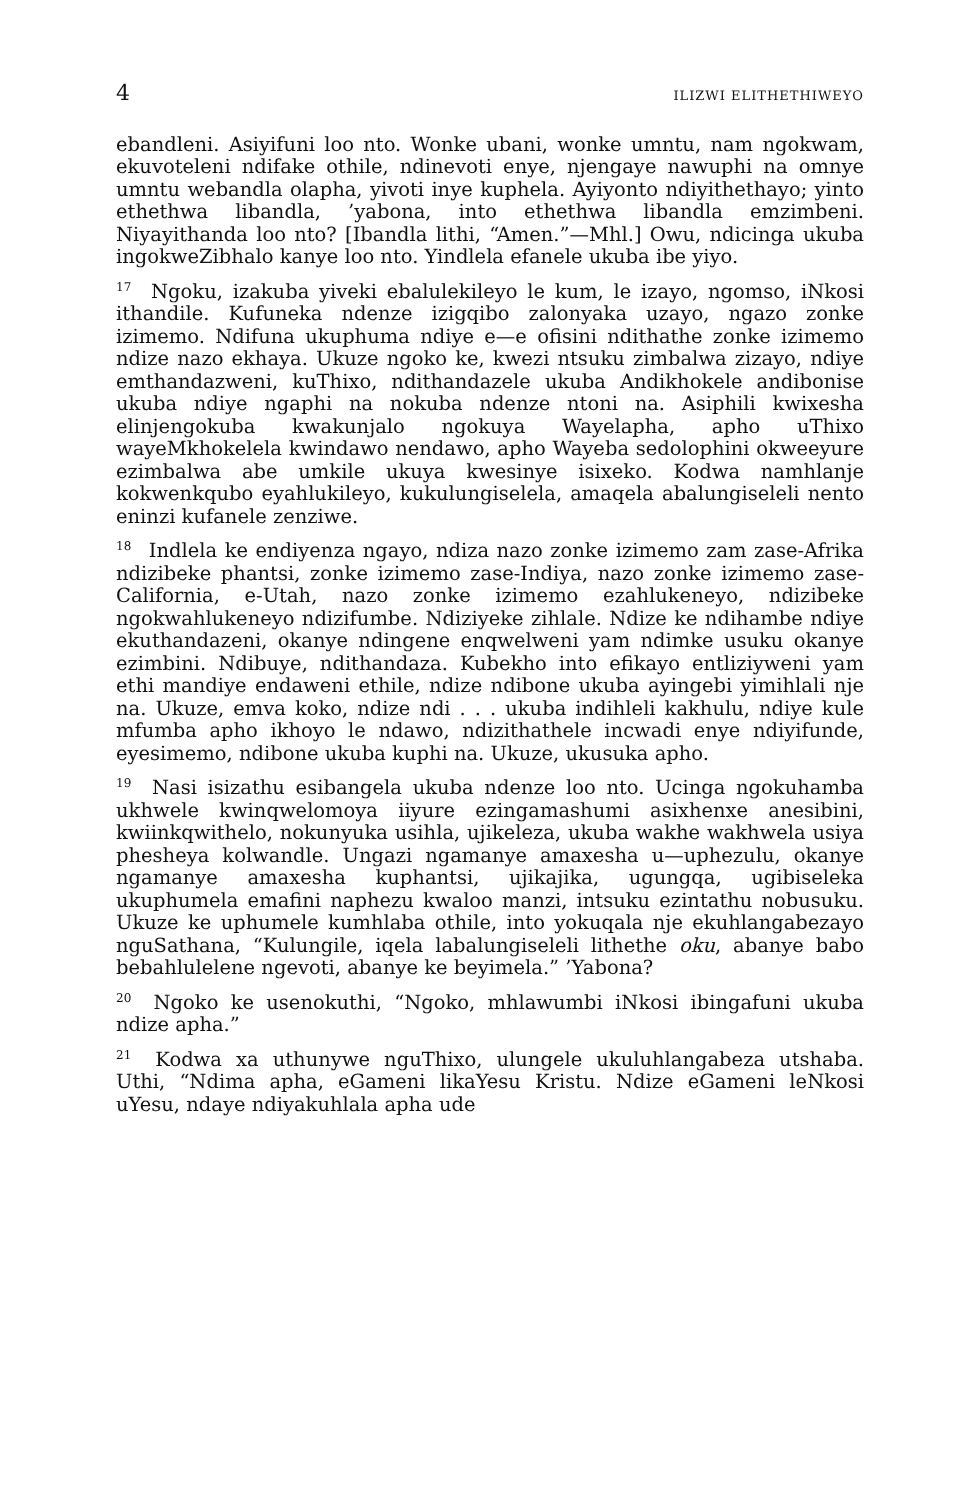4 ILIZWI ELITHETHIWEYO
ebandleni. Asiyifuni loo nto. Wonke ubani, wonke umntu, nam ngokwam, ekuvoteleni ndifake othile, ndinevoti enye, njengaye nawuphi na omnye umntu webandla olapha, yivoti inye kuphela. Ayiyonto ndiyithethayo; yinto ethethwa libandla, ’yabona, into ethethwa libandla emzimbeni. Niyayithanda loo nto? [Ibandla lithi, “Amen.”—Mhl.] Owu, ndicinga ukuba ingokweZibhalo kanye loo nto. Yindlela efanele ukuba ibe yiyo.
<sup>17</sup> Ngoku, izakuba yiveki ebalulekileyo le kum, le izayo, ngomso, iNkosi ithandile. Kufuneka ndenze izigqibo zalonyaka uzayo, ngazo zonke izimemo. Ndifuna ukuphuma ndiye e—e ofisini ndithathe zonke izimemo ndize nazo ekhaya. Ukuze ngoko ke, kwezi ntsuku zimbalwa zizayo, ndiye emthandazweni, kuThixo, ndithandazele ukuba Andikhokele andibonise ukuba ndiye ngaphi na nokuba ndenze ntoni na. Asiphili kwixesha elinjengokuba kwakunjalo ngokuya Wayelapha, apho uThixo wayeMkhokelela kwindawo nendawo, apho Wayeba sedolophini okweeyure ezimbalwa abe umkile ukuya kwesinye isixeko. Kodwa namhlanje kokwenkqubo eyahlukileyo, kukulungiselela, amaqela abalungiseleli nento eninzi kufanele zenziwe.
<sup>18</sup> Indlela ke endiyenza ngayo, ndiza nazo zonke izimemo zam zase-Afrika ndizibeke phantsi, zonke izimemo zase-Indiya, nazo zonke izimemo zase-California, e-Utah, nazo zonke izimemo ezahlukeneyo, ndizibeke ngokwahlukeneyo ndizifumbe. Ndiziyeke zihlale. Ndize ke ndihambe ndiye ekuthandazeni, okanye ndingene enqwelweni yam ndimke usuku okanye ezimbini. Ndibuye, ndithandaza. Kubekho into efikayo entliziyweni yam ethi mandiye endaweni ethile, ndize ndibone ukuba ayingebi yimihlali nje na. Ukuze, emva koko, ndize ndi . . . ukuba indihleli kakhulu, ndiye kule mfumba apho ikhoyo le ndawo, ndizithathele incwadi enye ndiyifunde, eyesimemo, ndibone ukuba kuphi na. Ukuze, ukusuka apho.
<sup>19</sup> Nasi isizathu esibangela ukuba ndenze loo nto. Ucinga ngokuhamba ukhwele kwinqwelomoya iiyure ezingamashumi asixhenxe anesibini, kwiinkqwithelo, nokunyuka usihla, ujikeleza, ukuba wakhe wakhwela usiya phesheya kolwandle. Ungazi ngamanye amaxesha u—uphezulu, okanye ngamanye amaxesha kuphantsi, ujikajika, ugungqa, ugibiseleka ukuphumela emafini naphezu kwaloo manzi, intsuku ezintathu nobusuku. Ukuze ke uphumele kumhlaba othile, into yokuqala nje ekuhlangabezayo nguSathana, “Kulungile, iqela labalungiseleli lithethe oku, abanye babo bebahlulelene ngevoti, abanye ke beyimela.” ’Yabona?
<sup>20</sup> Ngoko ke usenokuthi, “Ngoko, mhlawumbi iNkosi ibingafuni ukuba ndize apha.”
<sup>21</sup> Kodwa xa uthunywe nguThixo, ulungele ukuluhlangabeza utshaba. Uthi, “Ndima apha, eGameni likaYesu Kristu. Ndize eGameni leNkosi uYesu, ndaye ndiyakuhlala apha ude